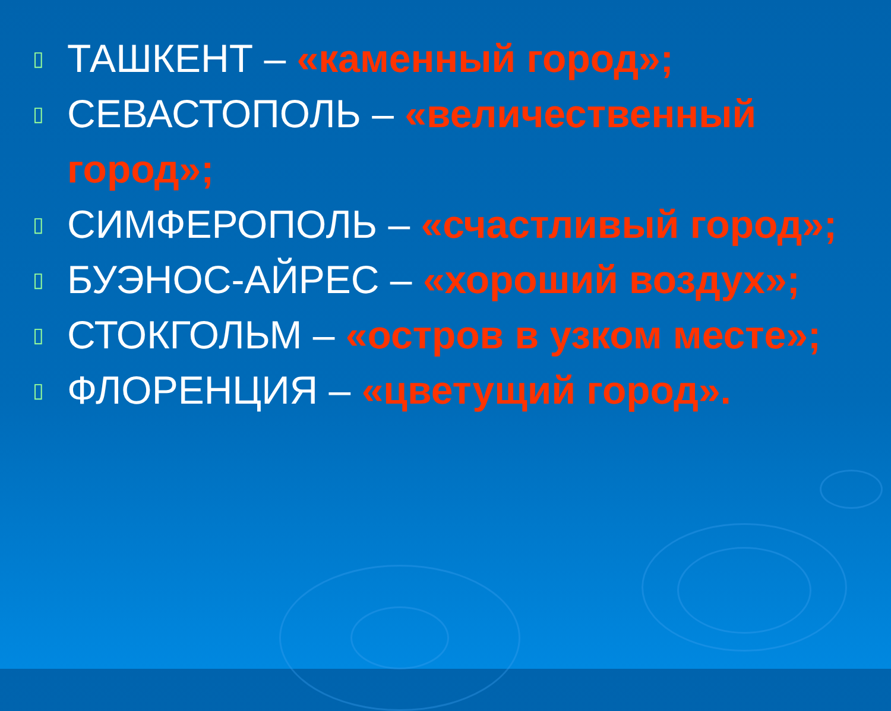▯ ТАШКЕНТ – «каменный город»;
▯ СЕВАСТОПОЛЬ – «величественный город»;
▯ СИМФЕРОПОЛЬ – «счастливый город»;
▯ БУЭНОС-АЙРЕС – «хороший воздух»;
▯ СТОКГОЛЬМ – «остров в узком месте»;
▯ ФЛОРЕНЦИЯ – «цветущий город».